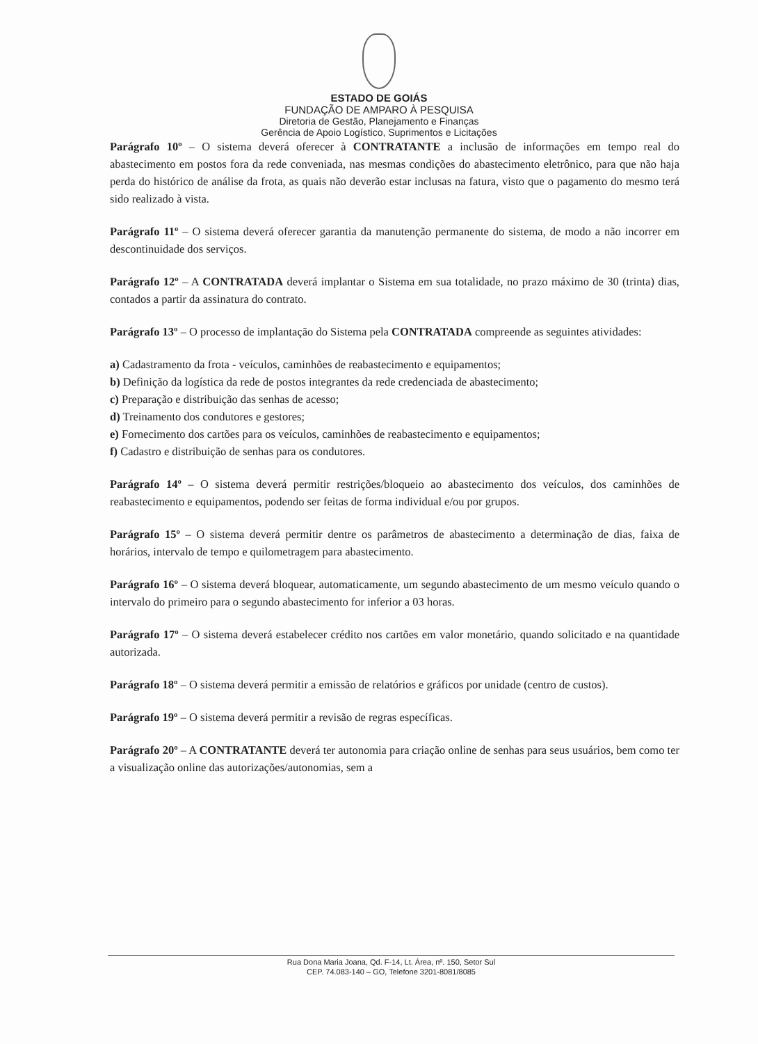ESTADO DE GOIÁS
FUNDAÇÃO DE AMPARO À PESQUISA
Diretoria de Gestão, Planejamento e Finanças
Gerência de Apoio Logístico, Suprimentos e Licitações
Parágrafo 10º – O sistema deverá oferecer à CONTRATANTE a inclusão de informações em tempo real do abastecimento em postos fora da rede conveniada, nas mesmas condições do abastecimento eletrônico, para que não haja perda do histórico de análise da frota, as quais não deverão estar inclusas na fatura, visto que o pagamento do mesmo terá sido realizado à vista.
Parágrafo 11º – O sistema deverá oferecer garantia da manutenção permanente do sistema, de modo a não incorrer em descontinuidade dos serviços.
Parágrafo 12º – A CONTRATADA deverá implantar o Sistema em sua totalidade, no prazo máximo de 30 (trinta) dias, contados a partir da assinatura do contrato.
Parágrafo 13º – O processo de implantação do Sistema pela CONTRATADA compreende as seguintes atividades:
a) Cadastramento da frota - veículos, caminhões de reabastecimento e equipamentos;
b) Definição da logística da rede de postos integrantes da rede credenciada de abastecimento;
c) Preparação e distribuição das senhas de acesso;
d) Treinamento dos condutores e gestores;
e) Fornecimento dos cartões para os veículos, caminhões de reabastecimento e equipamentos;
f) Cadastro e distribuição de senhas para os condutores.
Parágrafo 14º – O sistema deverá permitir restrições/bloqueio ao abastecimento dos veículos, dos caminhões de reabastecimento e equipamentos, podendo ser feitas de forma individual e/ou por grupos.
Parágrafo 15º – O sistema deverá permitir dentre os parâmetros de abastecimento a determinação de dias, faixa de horários, intervalo de tempo e quilometragem para abastecimento.
Parágrafo 16º – O sistema deverá bloquear, automaticamente, um segundo abastecimento de um mesmo veículo quando o intervalo do primeiro para o segundo abastecimento for inferior a 03 horas.
Parágrafo 17º – O sistema deverá estabelecer crédito nos cartões em valor monetário, quando solicitado e na quantidade autorizada.
Parágrafo 18º – O sistema deverá permitir a emissão de relatórios e gráficos por unidade (centro de custos).
Parágrafo 19º – O sistema deverá permitir a revisão de regras específicas.
Parágrafo 20º – A CONTRATANTE deverá ter autonomia para criação online de senhas para seus usuários, bem como ter a visualização online das autorizações/autonomias, sem a
Rua Dona Maria Joana, Qd. F-14, Lt. Área, nº. 150, Setor Sul
CEP. 74.083-140 – GO, Telefone 3201-8081/8085